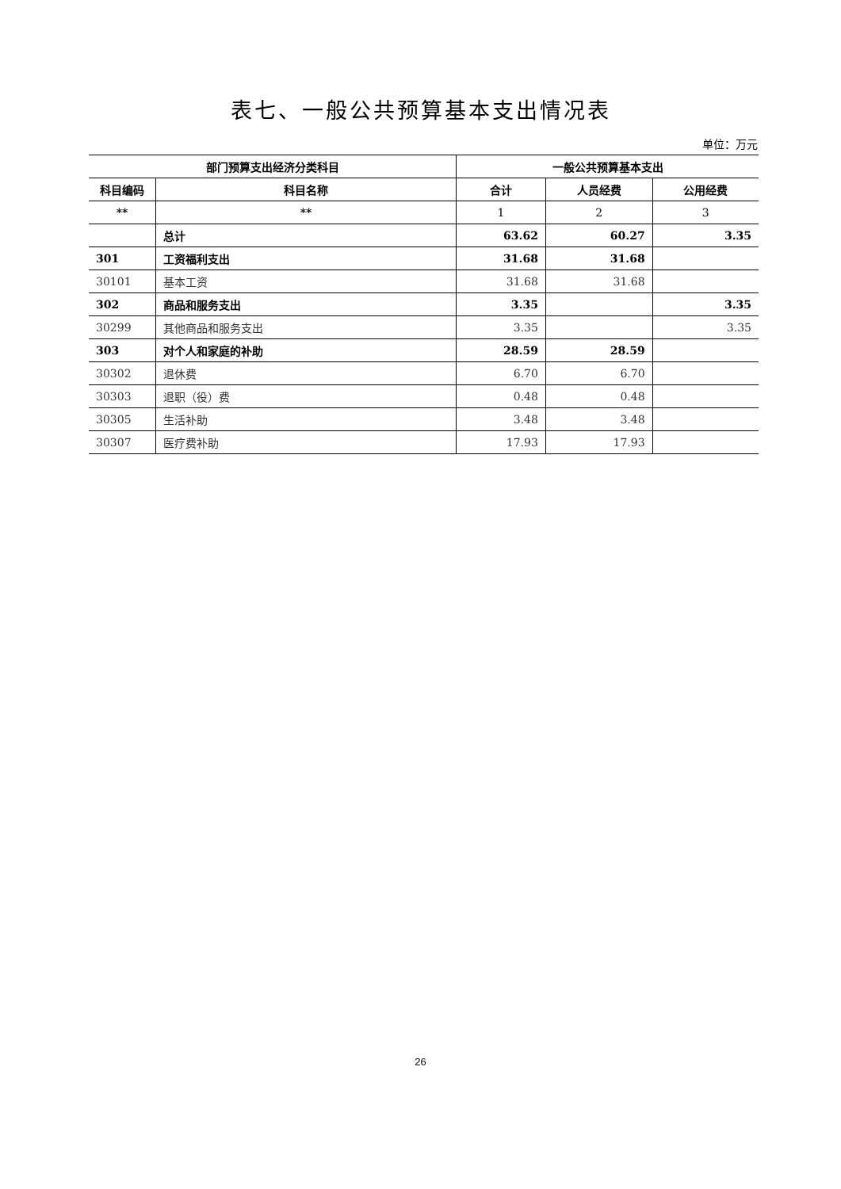表七、一般公共预算基本支出情况表
单位：万元
| 部门预算支出经济分类科目 | | 一般公共预算基本支出 | | |
| --- | --- | --- | --- | --- |
| 科目编码 | 科目名称 | 合计 | 人员经费 | 公用经费 |
| ** | ** | 1 | 2 | 3 |
| | 总计 | 63.62 | 60.27 | 3.35 |
| 301 | 工资福利支出 | 31.68 | 31.68 | |
| 30101 | 基本工资 | 31.68 | 31.68 | |
| 302 | 商品和服务支出 | 3.35 | | 3.35 |
| 30299 | 其他商品和服务支出 | 3.35 | | 3.35 |
| 303 | 对个人和家庭的补助 | 28.59 | 28.59 | |
| 30302 | 退休费 | 6.70 | 6.70 | |
| 30303 | 退职（役）费 | 0.48 | 0.48 | |
| 30305 | 生活补助 | 3.48 | 3.48 | |
| 30307 | 医疗费补助 | 17.93 | 17.93 | |
26